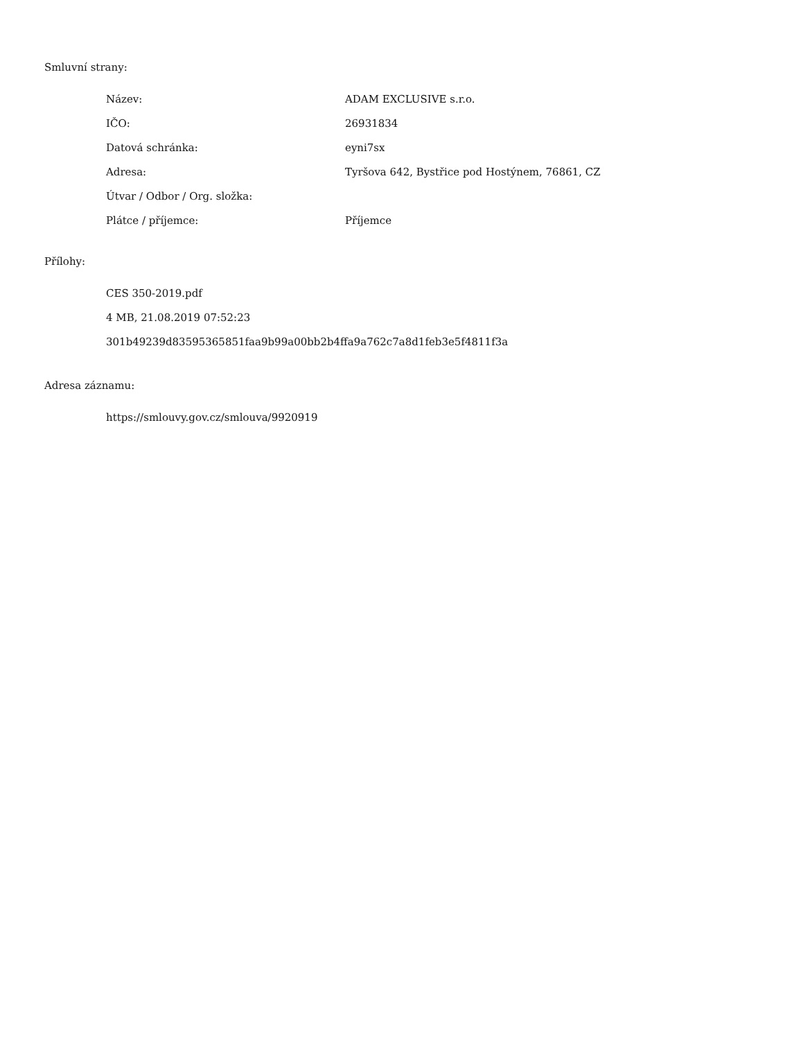Smluvní strany:
| Název: | ADAM EXCLUSIVE s.r.o. |
| IČO: | 26931834 |
| Datová schránka: | eyni7sx |
| Adresa: | Tyršova 642, Bystřice pod Hostýnem, 76861, CZ |
| Útvar / Odbor / Org. složka: | |
| Plátce / příjemce: | Příjemce |
Přílohy:
CES 350-2019.pdf
4 MB, 21.08.2019 07:52:23
301b49239d83595365851faa9b99a00bb2b4ffa9a762c7a8d1feb3e5f4811f3a
Adresa záznamu:
https://smlouvy.gov.cz/smlouva/9920919